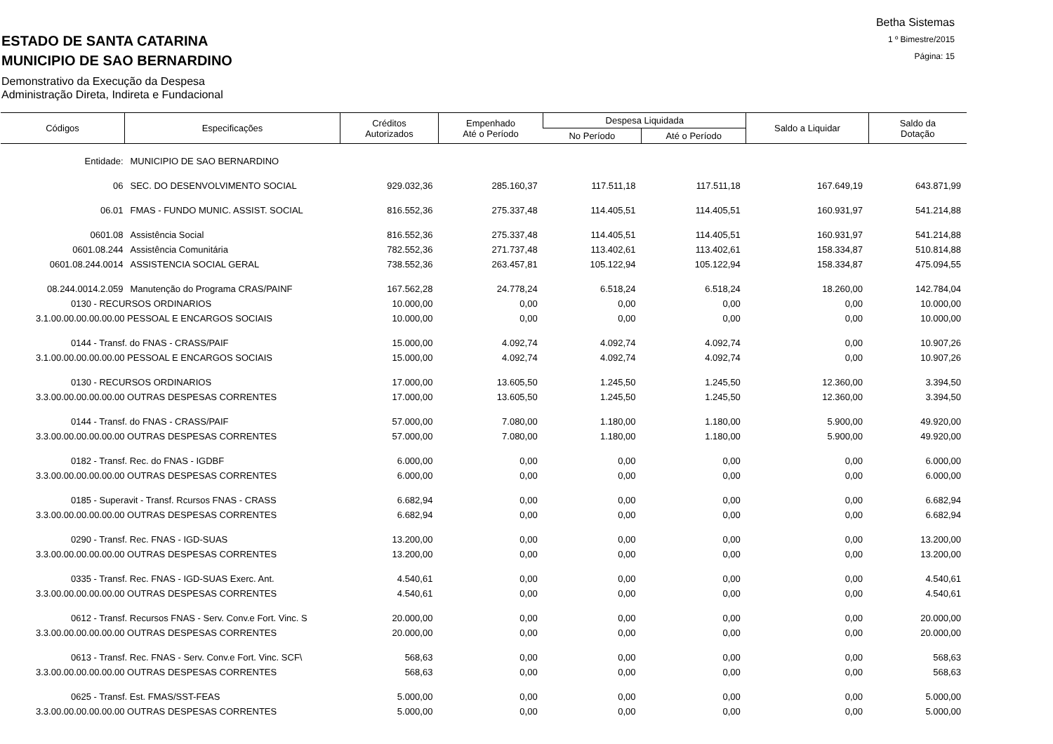Betha Sistemas
1 º Bimestre/2015
Página: 15
ESTADO DE SANTA CATARINA
MUNICIPIO DE SAO BERNARDINO
Demonstrativo da Execução da Despesa
Administração Direta, Indireta e Fundacional
| Códigos | Especificações | Créditos Autorizados | Empenhado Até o Período | Despesa Liquidada | | Saldo a Liquidar | Saldo da Dotação |
| --- | --- | --- | --- | --- | --- | --- | --- |
| | | | | No Período | Até o Período | | |
| Entidade: | MUNICIPIO DE SAO BERNARDINO | | | | | | |
| 06 | SEC. DO DESENVOLVIMENTO SOCIAL | 929.032,36 | 285.160,37 | 117.511,18 | 117.511,18 | 167.649,19 | 643.871,99 |
| 06.01 | FMAS - FUNDO MUNIC. ASSIST. SOCIAL | 816.552,36 | 275.337,48 | 114.405,51 | 114.405,51 | 160.931,97 | 541.214,88 |
| 0601.08 | Assistência Social | 816.552,36 | 275.337,48 | 114.405,51 | 114.405,51 | 160.931,97 | 541.214,88 |
| 0601.08.244 | Assistência Comunitária | 782.552,36 | 271.737,48 | 113.402,61 | 113.402,61 | 158.334,87 | 510.814,88 |
| 0601.08.244.0014 | ASSISTENCIA SOCIAL GERAL | 738.552,36 | 263.457,81 | 105.122,94 | 105.122,94 | 158.334,87 | 475.094,55 |
| 08.244.0014.2.059 | Manutenção do Programa CRAS/PAINF | 167.562,28 | 24.778,24 | 6.518,24 | 6.518,24 | 18.260,00 | 142.784,04 |
| 0130 - RECURSOS ORDINARIOS | | 10.000,00 | 0,00 | 0,00 | 0,00 | 0,00 | 10.000,00 |
| 3.1.00.00.00.00.00.00 PESSOAL E ENCARGOS SOCIAIS | | 10.000,00 | 0,00 | 0,00 | 0,00 | 0,00 | 10.000,00 |
| 0144 - Transf. do FNAS - CRASS/PAIF | | 15.000,00 | 4.092,74 | 4.092,74 | 4.092,74 | 0,00 | 10.907,26 |
| 3.1.00.00.00.00.00.00 PESSOAL E ENCARGOS SOCIAIS | | 15.000,00 | 4.092,74 | 4.092,74 | 4.092,74 | 0,00 | 10.907,26 |
| 0130 - RECURSOS ORDINARIOS | | 17.000,00 | 13.605,50 | 1.245,50 | 1.245,50 | 12.360,00 | 3.394,50 |
| 3.3.00.00.00.00.00.00 OUTRAS DESPESAS CORRENTES | | 17.000,00 | 13.605,50 | 1.245,50 | 1.245,50 | 12.360,00 | 3.394,50 |
| 0144 - Transf. do FNAS - CRASS/PAIF | | 57.000,00 | 7.080,00 | 1.180,00 | 1.180,00 | 5.900,00 | 49.920,00 |
| 3.3.00.00.00.00.00.00 OUTRAS DESPESAS CORRENTES | | 57.000,00 | 7.080,00 | 1.180,00 | 1.180,00 | 5.900,00 | 49.920,00 |
| 0182 - Transf. Rec. do FNAS - IGDBF | | 6.000,00 | 0,00 | 0,00 | 0,00 | 0,00 | 6.000,00 |
| 3.3.00.00.00.00.00.00 OUTRAS DESPESAS CORRENTES | | 6.000,00 | 0,00 | 0,00 | 0,00 | 0,00 | 6.000,00 |
| 0185 - Superavit - Transf. Rcursos FNAS - CRASS | | 6.682,94 | 0,00 | 0,00 | 0,00 | 0,00 | 6.682,94 |
| 3.3.00.00.00.00.00.00 OUTRAS DESPESAS CORRENTES | | 6.682,94 | 0,00 | 0,00 | 0,00 | 0,00 | 6.682,94 |
| 0290 - Transf. Rec. FNAS - IGD-SUAS | | 13.200,00 | 0,00 | 0,00 | 0,00 | 0,00 | 13.200,00 |
| 3.3.00.00.00.00.00.00 OUTRAS DESPESAS CORRENTES | | 13.200,00 | 0,00 | 0,00 | 0,00 | 0,00 | 13.200,00 |
| 0335 - Transf. Rec. FNAS - IGD-SUAS Exerc. Ant. | | 4.540,61 | 0,00 | 0,00 | 0,00 | 0,00 | 4.540,61 |
| 3.3.00.00.00.00.00.00 OUTRAS DESPESAS CORRENTES | | 4.540,61 | 0,00 | 0,00 | 0,00 | 0,00 | 4.540,61 |
| 0612 - Transf. Recursos FNAS - Serv. Conv.e Fort. Vinc. S | | 20.000,00 | 0,00 | 0,00 | 0,00 | 0,00 | 20.000,00 |
| 3.3.00.00.00.00.00.00 OUTRAS DESPESAS CORRENTES | | 20.000,00 | 0,00 | 0,00 | 0,00 | 0,00 | 20.000,00 |
| 0613 - Transf. Rec. FNAS - Serv. Conv.e Fort. Vinc. SCF\ | | 568,63 | 0,00 | 0,00 | 0,00 | 0,00 | 568,63 |
| 3.3.00.00.00.00.00.00 OUTRAS DESPESAS CORRENTES | | 568,63 | 0,00 | 0,00 | 0,00 | 0,00 | 568,63 |
| 0625 - Transf. Est. FMAS/SST-FEAS | | 5.000,00 | 0,00 | 0,00 | 0,00 | 0,00 | 5.000,00 |
| 3.3.00.00.00.00.00.00 OUTRAS DESPESAS CORRENTES | | 5.000,00 | 0,00 | 0,00 | 0,00 | 0,00 | 5.000,00 |